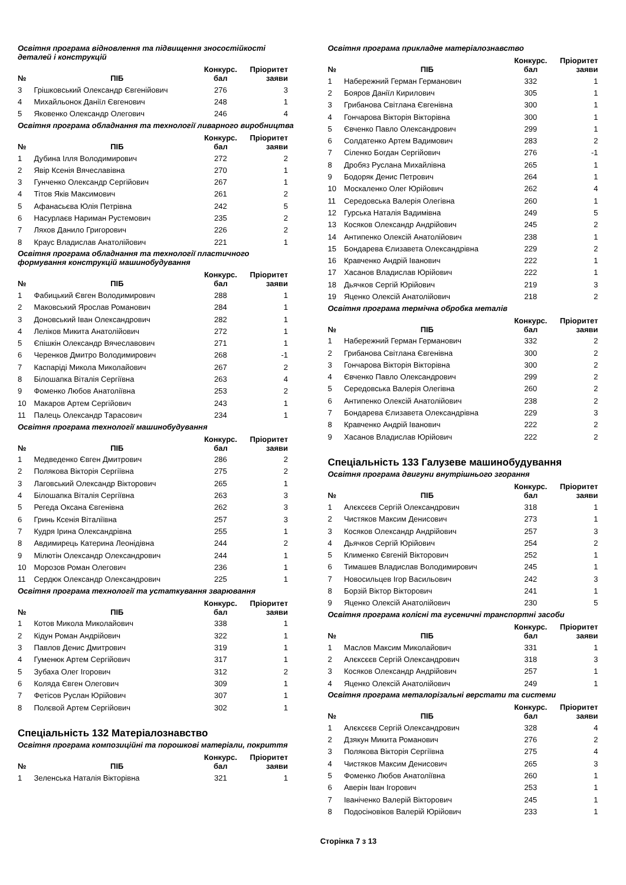Освітня програма відновлення та підвищення зносостійкості деталей і конструкцій
| № | ПІБ | Конкурс. бал | Пріоритет заяви |
| --- | --- | --- | --- |
| 3 | Грішковський Олександр Євгенійович | 276 | 3 |
| 4 | Михайльонок Даніїл Євгенович | 248 | 1 |
| 5 | Яковенко Олександр Олегович | 246 | 4 |
Освітня програма обладнання та технології ливарного виробництва
| № | ПІБ | Конкурс. бал | Пріоритет заяви |
| --- | --- | --- | --- |
| 1 | Дубина Ілля Володимирович | 272 | 2 |
| 2 | Явір Ксенія Вячеславівна | 270 | 1 |
| 3 | Гунченко Олександр Сергійович | 267 | 1 |
| 4 | Тітов Яків Максимович | 261 | 2 |
| 5 | Афанасьєва Юлія Петрівна | 242 | 5 |
| 6 | Насурлаєв Нариман Рустемович | 235 | 2 |
| 7 | Ляхов Данило Григорович | 226 | 2 |
| 8 | Краус Владислав Анатолійович | 221 | 1 |
Освітня програма обладнання та технології пластичного формування конструкцій машинобудування
| № | ПІБ | Конкурс. бал | Пріоритет заяви |
| --- | --- | --- | --- |
| 1 | Фабицький Євген Володимирович | 288 | 1 |
| 2 | Маковський Ярослав Романович | 284 | 1 |
| 3 | Доновський Іван Олександрович | 282 | 1 |
| 4 | Леліков Микита Анатолійович | 272 | 1 |
| 5 | Єпішкін Олександр Вячеславович | 271 | 1 |
| 6 | Черенков Дмитро Володимирович | 268 | -1 |
| 7 | Каспаріді Микола Миколайович | 267 | 2 |
| 8 | Білошапка Віталія Сергіївна | 263 | 4 |
| 9 | Фоменко Любов Анатоліївна | 253 | 2 |
| 10 | Макаров Артем Сергійович | 243 | 1 |
| 11 | Палець Олександр Тарасович | 234 | 1 |
Освітня програма технології машинобудування
| № | ПІБ | Конкурс. бал | Пріоритет заяви |
| --- | --- | --- | --- |
| 1 | Медведенко Євген Дмитрович | 286 | 2 |
| 2 | Полякова Вікторія Сергіївна | 275 | 2 |
| 3 | Лаговський Олександр Вікторович | 265 | 1 |
| 4 | Білошапка Віталія Сергіївна | 263 | 3 |
| 5 | Регеда Оксана Євгенівна | 262 | 3 |
| 6 | Гринь Ксенія Віталіївна | 257 | 3 |
| 7 | Кудря Ірина Олександрівна | 255 | 1 |
| 8 | Авдимирець Катерина Леонідівна | 244 | 2 |
| 9 | Мілютін Олександр Олександрович | 244 | 1 |
| 10 | Морозов Роман Олегович | 236 | 1 |
| 11 | Сердюк Олександр Олександрович | 225 | 1 |
Освітня програма технології та устаткування зварювання
| № | ПІБ | Конкурс. бал | Пріоритет заяви |
| --- | --- | --- | --- |
| 1 | Котов Микола Миколайович | 338 | 1 |
| 2 | Кідун Роман Андрійович | 322 | 1 |
| 3 | Павлов Денис Дмитрович | 319 | 1 |
| 4 | Гуменюк Артем Сергійович | 317 | 1 |
| 5 | Зубаха Олег Ігорович | 312 | 2 |
| 6 | Коляда Євген Олегович | 309 | 1 |
| 7 | Фетісов Руслан Юрійович | 307 | 1 |
| 8 | Полєвой Артем Сергійович | 302 | 1 |
Спеціальність 132 Матеріалознавство
Освітня програма композиційні та порошкові матеріали, покриття
| № | ПІБ | Конкурс. бал | Пріоритет заяви |
| --- | --- | --- | --- |
| 1 | Зеленська Наталія Вікторівна | 321 | 1 |
Освітня програма прикладне матеріалознавство
| № | ПІБ | Конкурс. бал | Пріоритет заяви |
| --- | --- | --- | --- |
| 1 | Набережний Герман Германович | 332 | 1 |
| 2 | Бояров Даніїл Кирилович | 305 | 1 |
| 3 | Грибанова Світлана Євгенівна | 300 | 1 |
| 4 | Гончарова Вікторія Вікторівна | 300 | 1 |
| 5 | Євченко Павло Олександрович | 299 | 1 |
| 6 | Солдатенко Артем Вадимович | 283 | 2 |
| 7 | Сіленко Богдан Сергійович | 276 | -1 |
| 8 | Дробяз Руслана Михайлівна | 265 | 1 |
| 9 | Бодоряк Денис Петрович | 264 | 1 |
| 10 | Москаленко Олег Юрійович | 262 | 4 |
| 11 | Середовська Валерія Олегівна | 260 | 1 |
| 12 | Гурська Наталія Вадимівна | 249 | 5 |
| 13 | Косяков Олександр Андрійович | 245 | 2 |
| 14 | Антипенко Олексій Анатолійович | 238 | 1 |
| 15 | Бондарева Єлизавета Олександрівна | 229 | 2 |
| 16 | Кравченко Андрій Іванович | 222 | 1 |
| 17 | Хасанов Владислав Юрійович | 222 | 1 |
| 18 | Дьячков Сергій Юрійович | 219 | 3 |
| 19 | Яценко Олексій Анатолійович | 218 | 2 |
Освітня програма термічна обробка металів
| № | ПІБ | Конкурс. бал | Пріоритет заяви |
| --- | --- | --- | --- |
| 1 | Набережний Герман Германович | 332 | 2 |
| 2 | Грибанова Світлана Євгенівна | 300 | 2 |
| 3 | Гончарова Вікторія Вікторівна | 300 | 2 |
| 4 | Євченко Павло Олександрович | 299 | 2 |
| 5 | Середовська Валерія Олегівна | 260 | 2 |
| 6 | Антипенко Олексій Анатолійович | 238 | 2 |
| 7 | Бондарева Єлизавета Олександрівна | 229 | 3 |
| 8 | Кравченко Андрій Іванович | 222 | 2 |
| 9 | Хасанов Владислав Юрійович | 222 | 2 |
Спеціальність 133 Галузеве машинобудування
Освітня програма двигуни внутрішнього згорання
| № | ПІБ | Конкурс. бал | Пріоритет заяви |
| --- | --- | --- | --- |
| 1 | Алєксєєв Сергій Олександрович | 318 | 1 |
| 2 | Чистяков Максим Денисович | 273 | 1 |
| 3 | Косяков Олександр Андрійович | 257 | 3 |
| 4 | Дьячков Сергій Юрійович | 254 | 2 |
| 5 | Клименко Євгеній Вікторович | 252 | 1 |
| 6 | Тимашев Владислав Володимирович | 245 | 1 |
| 7 | Новосильцев Ігор Васильович | 242 | 3 |
| 8 | Борзій Віктор Вікторович | 241 | 1 |
| 9 | Яценко Олексій Анатолійович | 230 | 5 |
Освітня програма колісні та гусеничні транспортні засоби
| № | ПІБ | Конкурс. бал | Пріоритет заяви |
| --- | --- | --- | --- |
| 1 | Маслов Максим Миколайович | 331 | 1 |
| 2 | Алєксєєв Сергій Олександрович | 318 | 3 |
| 3 | Косяков Олександр Андрійович | 257 | 1 |
| 4 | Яценко Олексій Анатолійович | 249 | 1 |
Освітня програма металорізальні верстати та системи
| № | ПІБ | Конкурс. бал | Пріоритет заяви |
| --- | --- | --- | --- |
| 1 | Алєксєєв Сергій Олександрович | 328 | 4 |
| 2 | Дзякун Микита Романович | 276 | 2 |
| 3 | Полякова Вікторія Сергіївна | 275 | 4 |
| 4 | Чистяков Максим Денисович | 265 | 3 |
| 5 | Фоменко Любов Анатоліївна | 260 | 1 |
| 6 | Аверін Іван Ігорович | 253 | 1 |
| 7 | Іваніченко Валерій Вікторович | 245 | 1 |
| 8 | Подосіновіков Валерій Юрійович | 233 | 1 |
Сторінка 7 з 13